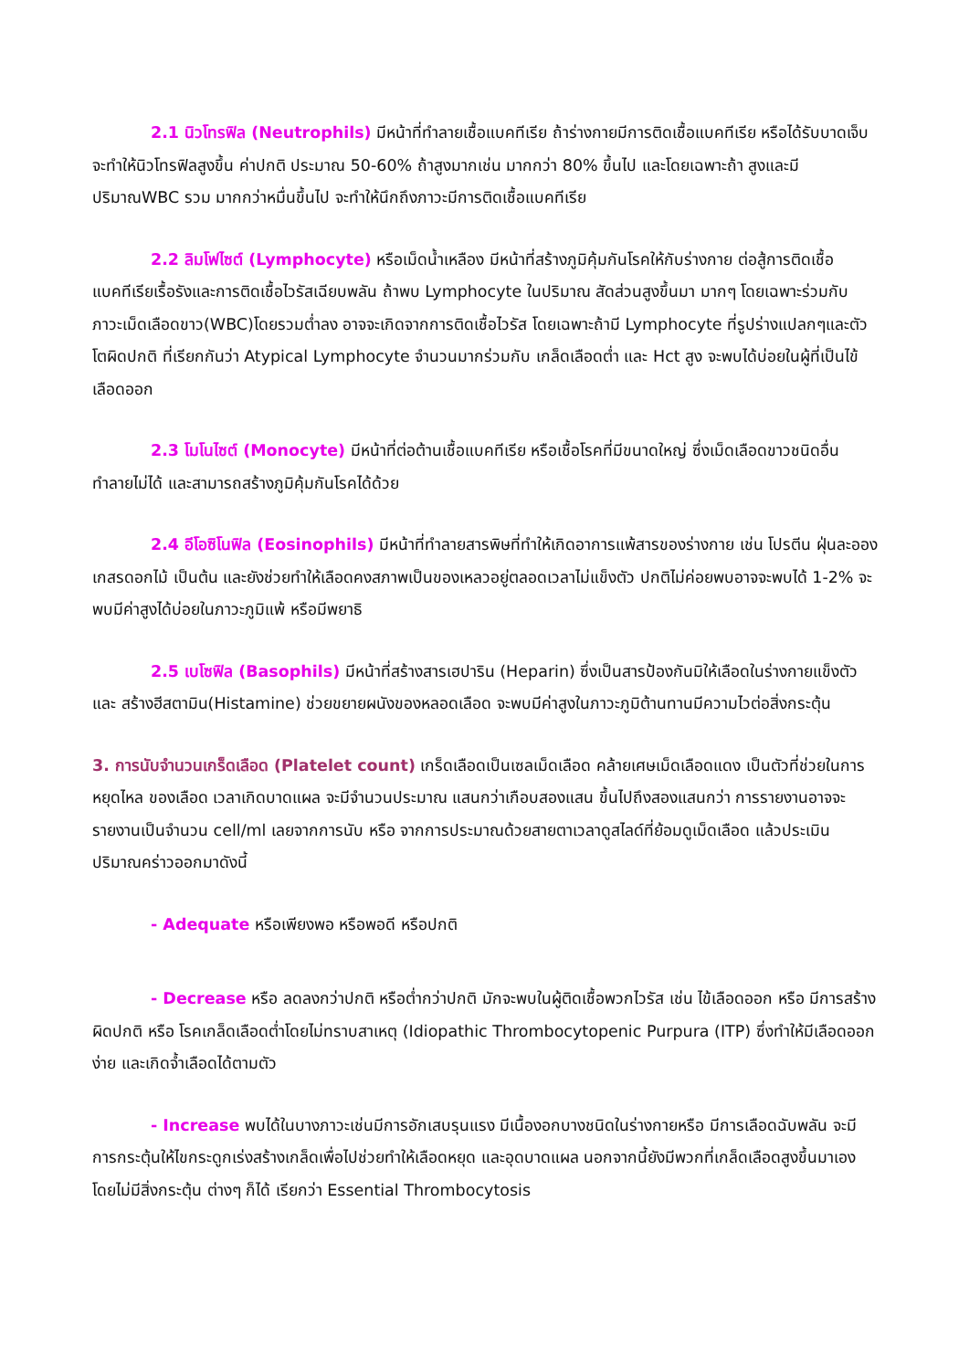2.1 นิวโทรฟิล (Neutrophils) มีหน้าที่ทำลายเชื้อแบคทีเรีย ถ้าร่างกายมีการติดเชื้อแบคทีเรีย หรือได้รับบาดเจ็บ จะทำให้นิวโทรฟิลสูงขึ้น ค่าปกติ ประมาณ 50-60% ถ้าสูงมากเช่น มากกว่า 80% ขึ้นไป และโดยเฉพาะถ้า สูงและมีปริมาณWBC รวม มากกว่าหมื่นขึ้นไป จะทำให้นึกถึงภาวะมีการติดเชื้อแบคทีเรีย
2.2 ลิมโฟไซต์ (Lymphocyte) หรือเม็ดน้ำเหลือง มีหน้าที่สร้างภูมิคุ้มกันโรคให้กับร่างกาย ต่อสู้การติดเชื้อแบคทีเรียเรื้อรังและการติดเชื้อไวรัสเฉียบพลัน ถ้าพบ Lymphocyte ในปริมาณ สัดส่วนสูงขึ้นมา มากๆ โดยเฉพาะร่วมกับ ภาวะเม็ดเลือดขาว(WBC)โดยรวมต่ำลง อาจจะเกิดจากการติดเชื้อไวรัส โดยเฉพาะถ้ามี Lymphocyte ที่รูปร่างแปลกๆและตัวโตผิดปกติ ที่เรียกกันว่า Atypical Lymphocyte จำนวนมากร่วมกับ เกล็ดเลือดต่ำ และ Hct สูง จะพบได้บ่อยในผู้ที่เป็นไข้เลือดออก
2.3 โมโนไซต์ (Monocyte) มีหน้าที่ต่อต้านเชื้อแบคทีเรีย หรือเชื้อโรคที่มีขนาดใหญ่ ซึ่งเม็ดเลือดขาวชนิดอื่นทำลายไม่ได้ และสามารถสร้างภูมิคุ้มกันโรคได้ด้วย
2.4 อีโอซิโนฟิล (Eosinophils) มีหน้าที่ทำลายสารพิษที่ทำให้เกิดอาการแพ้สารของร่างกาย เช่น โปรตีน ฝุ่นละออง เกสรดอกไม้ เป็นต้น และยังช่วยทำให้เลือดคงสภาพเป็นของเหลวอยู่ตลอดเวลาไม่แข็งตัว ปกติไม่ค่อยพบอาจจะพบได้ 1-2% จะพบมีค่าสูงได้บ่อยในภาวะภูมิแพ้ หรือมีพยาธิ
2.5 เบโซฟิล (Basophils) มีหน้าที่สร้างสารเฮปาริน (Heparin) ซึ่งเป็นสารป้องกันมิให้เลือดในร่างกายแข็งตัว และ สร้างฮีสตามิน(Histamine) ช่วยขยายผนังของหลอดเลือด จะพบมีค่าสูงในภาวะภูมิต้านทานมีความไวต่อสิ่งกระตุ้น
3. การนับจำนวนเกร็ดเลือด (Platelet count) เกร็ดเลือดเป็นเซลเม็ดเลือด คล้ายเศษเม็ดเลือดแดง เป็นตัวที่ช่วยในการหยุดไหล ของเลือด เวลาเกิดบาดแผล จะมีจำนวนประมาณ แสนกว่าเกือบสองแสน ขึ้นไปถึงสองแสนกว่า การรายงานอาจจะรายงานเป็นจำนวน cell/ml เลยจากการนับ หรือ จากการประมาณด้วยสายตาเวลาดูสไลด์ที่ย้อมดูเม็ดเลือด แล้วประเมินปริมาณคร่าวออกมาดังนี้
- Adequate หรือเพียงพอ หรือพอดี หรือปกติ
- Decrease หรือ ลดลงกว่าปกติ หรือต่ำกว่าปกติ มักจะพบในผู้ติดเชื้อพวกไวรัส เช่น ไข้เลือดออก หรือ มีการสร้างผิดปกติ หรือ โรคเกล็ดเลือดต่ำโดยไม่ทราบสาเหตุ (Idiopathic Thrombocytopenic Purpura (ITP) ซึ่งทำให้มีเลือดออกง่าย และเกิดจ้ำเลือดได้ตามตัว
- Increase พบได้ในบางภาวะเช่นมีการอักเสบรุนแรง มีเนื้องอกบางชนิดในร่างกายหรือ มีการเลือดฉับพลัน จะมีการกระตุ้นให้ไขกระดูกเร่งสร้างเกล็ดเพื่อไปช่วยทำให้เลือดหยุด และอุดบาดแผล นอกจากนี้ยังมีพวกที่เกล็ดเลือดสูงขึ้นมาเองโดยไม่มีสิ่งกระตุ้น ต่างๆ ก็ได้ เรียกว่า Essential Thrombocytosis